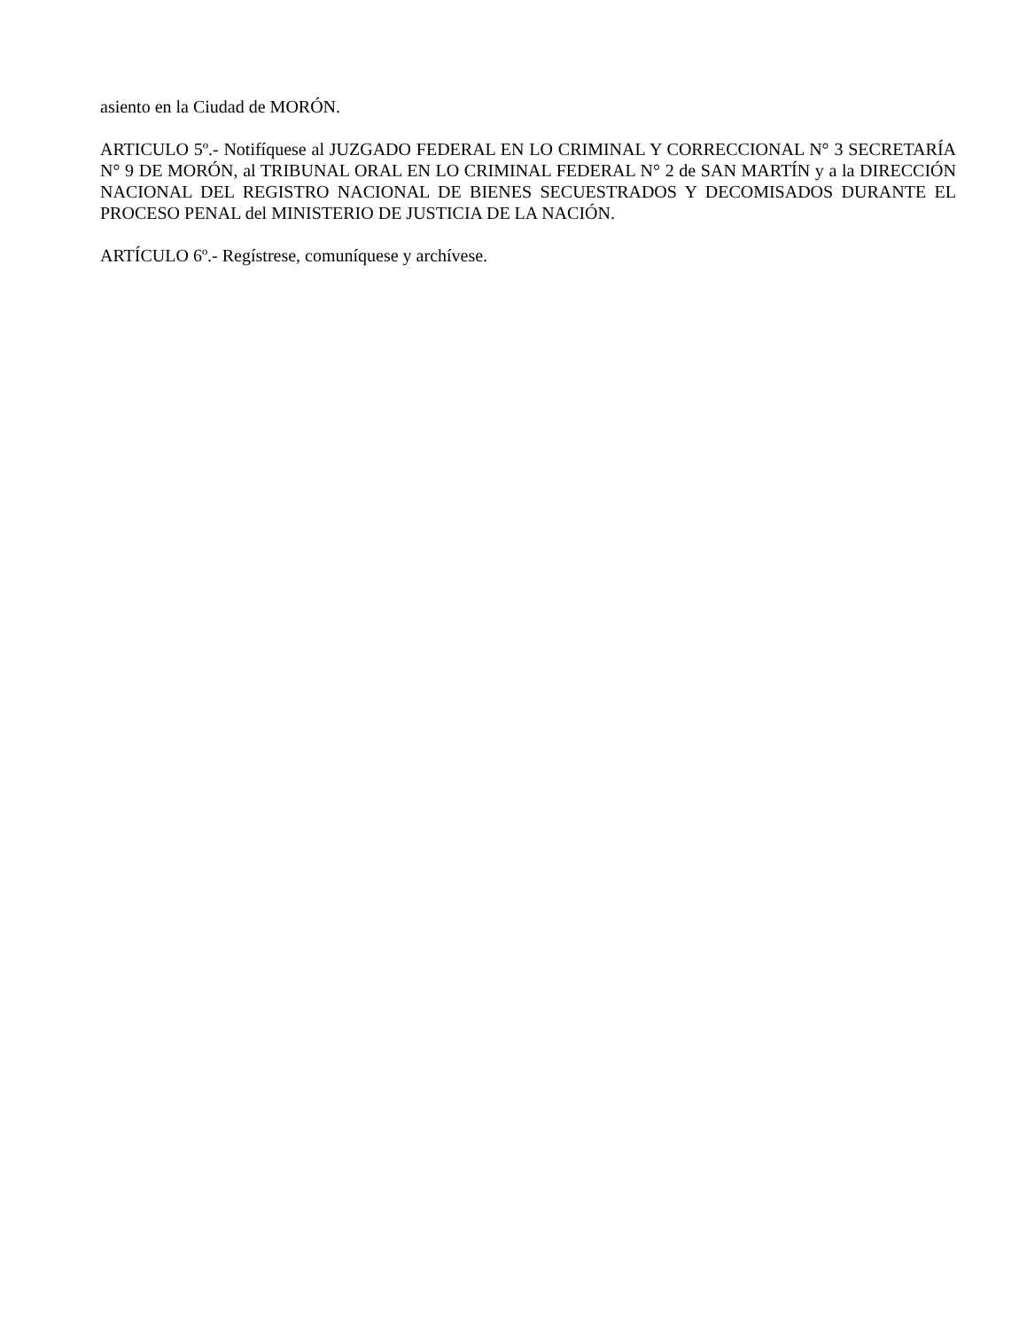asiento en la Ciudad de MORÓN.
ARTICULO 5º.- Notifíquese al JUZGADO FEDERAL EN LO CRIMINAL Y CORRECCIONAL N° 3 SECRETARÍA N° 9 DE MORÓN, al TRIBUNAL ORAL EN LO CRIMINAL FEDERAL N° 2 de SAN MARTÍN y a la DIRECCIÓN NACIONAL DEL REGISTRO NACIONAL DE BIENES SECUESTRADOS Y DECOMISADOS DURANTE EL PROCESO PENAL del MINISTERIO DE JUSTICIA DE LA NACIÓN.
ARTÍCULO 6º.- Regístrese, comuníquese y archívese.